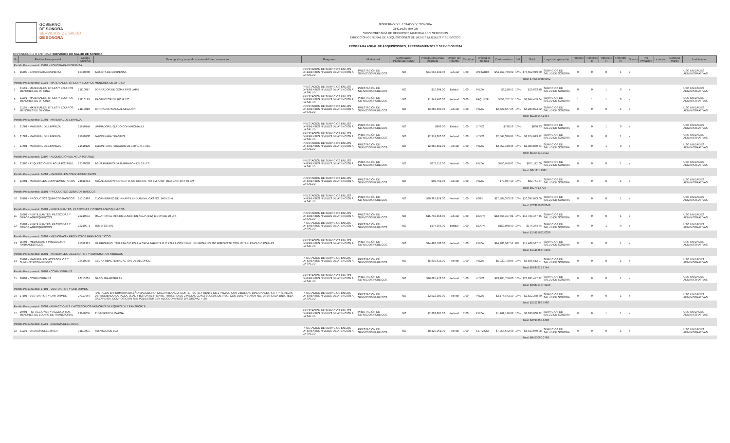GOBIERNO
DE SONORA
SERVICIOS DE SALUD
DE SONORA
GOBIERNO DEL ESTADO DE SONORA
OFICIALÍA MAYOR
SUBSECRETARÍA DE RECURSOS MATERIALES Y SERVICIOS
DIRECCIÓN GENERAL DE ADQUISICIONES DE BIENES MUEBLES Y SERVICIOS
PROGRAMA ANUAL DE ADQUISICIONES, ARRENDAMIENTOS Y SERVICIOS 2024
DEPENDENCIA O ENTIDAD: SERVICIOS DE SALUD DE SONORA
| No. | Partida Presupuestal | Codigo Material | Descripción y especificaciones del bien o servicios | Programa | Modalidad | Contratación Plurianual(SI/NO) | Presupuesto anual asignado | Origen del recurso | Cantidad | Unidad de medida | Costo unitario | IVA | Total | Lugar de aplicación | Trimestre I | Trimestre II | Trimestre III | Trimestre IV | Directa | Por Invitación | Licitación | Contrato Marco | Justificación |
| --- | --- | --- | --- | --- | --- | --- | --- | --- | --- | --- | --- | --- | --- | --- | --- | --- | --- | --- | --- | --- | --- | --- | --- |
| Partida Presupuestal: 15409 - BONO PARA DESPENSA | | | | | | | | | | | | | | | | | | | | | | | |
| 1 | 15409 - BONO PARA DESPENSA | 15490000 | TARJETA DE DESPENSA | PRESTACIÓN DE SERVICIOS EN LOS DIFERENTES NIVELES DE ATENCIÓN A LA SALUD | PRESTACIÓN DE SERVICIOS PÚBLICOS | NO | $74,552,949.00 | Federal | 1.00 | UNITARIO | $64,269,783.62 | 16% | $74,552,949.00 | SERVICIOS DE SALUD DE SONORA | 0 | 0 | 0 | 1 | x | | | | USO UNIDADES ADMINISTRATIVAS |
| | | | | | | | | | | | | | Total: $74552948.9992 | | | | | | | | | | |
| Partida Presupuestal: 21101 - MATERIALES, ÚTILES Y EQUIPOS MENORES DE OFICINA | | | | | | | | | | | | | | | | | | | | | | | |
| 2 | 21101 - MATERIALES, ÚTILES Y EQUIPOS MENORES DE OFICINA | 21110017 | BORRADOR DE GOMA TIPO LÁPIZ | PRESTACIÓN DE SERVICIOS EN LOS DIFERENTES NIVELES DE ATENCIÓN A LA SALUD | PRESTACIÓN DE SERVICIOS PÚBLICOS | NO | $10,694.00 | Estatal | 1.00 | PIEZA | $9,218.52 | 16% | $10,693.48 | SERVICIOS DE SALUD DE SONORA | 0 | 0 | 1 | 0 | x | | | | USO UNIDADES ADMINISTRATIVAS |
| 3 | 21101 - MATERIALES, ÚTILES Y EQUIPOS MENORES DE OFICINA | 21110199 | PROTECTOR DE HOJA T/C | PRESTACIÓN DE SERVICIOS EN LOS DIFERENTES NIVELES DE ATENCIÓN A LA SALUD | PRESTACIÓN DE SERVICIOS PÚBLICOS | NO | $1,944,460.00 | Federal | 3.00 | PAQUETE | $558,752.77 | 16% | $1,944,459.64 | SERVICIOS DE SALUD DE SONORA | 1 | 1 | 1 | 0 | x | | | | USO UNIDADES ADMINISTRATIVAS |
| 4 | 21101 - MATERIALES, ÚTILES Y EQUIPOS MENORES DE OFICINA | 21110018 | BORRADOR MANUAL MIGAJÓN | PRESTACIÓN DE SERVICIOS EN LOS DIFERENTES NIVELES DE ATENCIÓN A LA SALUD | PRESTACIÓN DE SERVICIOS PÚBLICOS | NO | $3,280,095.00 | Federal | 1.00 | PIEZA | $2,827,667.26 | 16% | $3,280,094.02 | SERVICIOS DE SALUD DE SONORA | 0 | 0 | 0 | 1 | x | | | | USO UNIDADES ADMINISTRATIVAS |
| | | | | | | | | | | | | | Total: $5235247.1444 | | | | | | | | | | |
| Partida Presupuestal: 21601 - MATERIAL DE LIMPIEZA | | | | | | | | | | | | | | | | | | | | | | | |
| 5 | 21601 - MATERIAL DE LIMPIEZA | 21610144 | LIMPIADOR LIQUIDO CON AMONIA /LT | PRESTACIÓN DE SERVICIOS EN LOS DIFERENTES NIVELES DE ATENCIÓN A LA SALUD | PRESTACIÓN DE SERVICIOS PÚBLICOS | NO | $869.00 | Estatal | 1.00 | LITRO | $748.56 | 16% | $868.33 | SERVICIOS DE SALUD DE SONORA | 0 | 0 | 1 | 0 | x | | | | USO UNIDADES ADMINISTRATIVAS |
| 6 | 21601 - MATERIAL DE LIMPIEZA | 21610130 | JABÓN PARA TRASTES | PRESTACIÓN DE SERVICIOS EN LOS DIFERENTES NIVELES DE ATENCIÓN A LA SALUD | PRESTACIÓN DE SERVICIOS PÚBLICOS | NO | $2,974,620.00 | Federal | 1.00 | LITRO | $2,564,326.91 | 16% | $2,974,619.22 | SERVICIOS DE SALUD DE SONORA | 0 | 0 | 0 | 1 | x | | | | USO UNIDADES ADMINISTRATIVAS |
| 7 | 21601 - MATERIAL DE LIMPIEZA | 21610129 | JABÓN PARA TOCADOR DE 100 GRS./ PZA. | PRESTACIÓN DE SERVICIOS EN LOS DIFERENTES NIVELES DE ATENCIÓN A LA SALUD | PRESTACIÓN DE SERVICIOS PÚBLICOS | NO | $2,380,831.00 | Federal | 1.00 | PIEZA | $2,052,440.35 | 16% | $2,380,830.81 | SERVICIOS DE SALUD DE SONORA | 0 | 0 | 1 | 0 | x | | | | USO UNIDADES ADMINISTRATIVAS |
| | | | | | | | | | | | | | Total: $5356318.3512 | | | | | | | | | | |
| Partida Presupuestal: 22106 - ADQUISICIÓN DE AGUA POTABLE | | | | | | | | | | | | | | | | | | | | | | | |
| 8 | 22106 - ADQUISICIÓN DE AGUA POTABLE | 22160003 | AGUA PURIFICADA GARRAFON DE 19 LTS. | PRESTACIÓN DE SERVICIOS EN LOS DIFERENTES NIVELES DE ATENCIÓN A LA SALUD | PRESTACIÓN DE SERVICIOS PÚBLICOS | NO | $871,112.00 | Federal | 1.00 | PIEZA | $750,958.62 | 16% | $871,112.00 | SERVICIOS DE SALUD DE SONORA | 0 | 0 | 0 | 1 | x | | | | USO UNIDADES ADMINISTRATIVAS |
| | | | | | | | | | | | | | Total: $871111.9992 | | | | | | | | | | |
| Partida Presupuestal: 24801 - MATERIALES COMPLEMENTARIOS | | | | | | | | | | | | | | | | | | | | | | | |
| 9 | 24801 - MATERIALES COMPLEMENTARIOS | 24811034 | SEÑALIZACIÓN "NO GRITO, NO CORRO, NO EMPUJO" MEDIDAS: 30 X 50 CM | PRESTACIÓN DE SERVICIOS EN LOS DIFERENTES NIVELES DE ATENCIÓN A LA SALUD | PRESTACIÓN DE SERVICIOS PÚBLICOS | NO | $92,762.00 | Federal | 1.00 | PIEZA | $79,967.13 | 16% | $92,761.87 | SERVICIOS DE SALUD DE SONORA | 0 | 0 | 0 | 1 | x | | | | USO UNIDADES ADMINISTRATIVAS |
| | | | | | | | | | | | | | Total: $92761.8708 | | | | | | | | | | |
| Partida Presupuestal: 25101 - PRODUCTOS QUÍMICOS BÁSICOS | | | | | | | | | | | | | | | | | | | | | | | |
| 10 | 25101 - PRODUCTOS QUÍMICOS BÁSICOS | 25110469 | CLORHIDRATO DE N-NAFTILENDIAMINA, CAS NO. 1465-25-4 | PRESTACIÓN DE SERVICIOS EN LOS DIFERENTES NIVELES DE ATENCIÓN A LA SALUD | PRESTACIÓN DE SERVICIOS PÚBLICOS | NO | $20,397,874.00 | Federal | 1.00 | BOTE | $17,584,373.28 | 16% | $20,397,873.00 | SERVICIOS DE SALUD DE SONORA | 0 | 0 | 0 | 1 | x | | | | USO UNIDADES ADMINISTRATIVAS |
| | | | | | | | | | | | | | Total: $20397873.0048 | | | | | | | | | | |
| Partida Presupuestal: 25201 - FERTILIZANTES, PESTICIDAS Y OTROS AGROQUÍMICOS | | | | | | | | | | | | | | | | | | | | | | | |
| 11 | 25201 - FERTILIZANTES, PESTICIDAS Y OTROS AGROQUÍMICOS | 25210015 | MALATION AL 40% EMULSION EN AGUA (EW) BIDON DE 20 LTS | PRESTACIÓN DE SERVICIOS EN LOS DIFERENTES NIVELES DE ATENCIÓN A LA SALUD | PRESTACIÓN DE SERVICIOS PÚBLICOS | NO | $15,739,458.00 | Federal | 1.00 | BIDON | $13,568,497.81 | 16% | $15,739,457.46 | SERVICIOS DE SALUD DE SONORA | 0 | 0 | 0 | 1 | x | | | | USO UNIDADES ADMINISTRATIVAS |
| 12 | 25201 - FERTILIZANTES, PESTICIDAS Y OTROS AGROQUÍMICOS | 25210071 | TEMEFOS 500 | PRESTACIÓN DE SERVICIOS EN LOS DIFERENTES NIVELES DE ATENCIÓN A LA SALUD | PRESTACIÓN DE SERVICIOS PÚBLICOS | NO | $176,365.00 | Estatal | 1.00 | BIDON | $152,038.40 | 16% | $176,364.54 | SERVICIOS DE SALUD DE SONORA | 0 | 0 | 1 | 0 | x | | | | USO UNIDADES ADMINISTRATIVAS |
| | | | | | | | | | | | | | Total: $15915822.0036 | | | | | | | | | | |
| Partida Presupuestal: 25301 - MEDICINAS Y PRODUCTOS FARMACÉUTICOS | | | | | | | | | | | | | | | | | | | | | | | |
| 13 | 25301 - MEDICINAS Y PRODUCTOS FARMACÉUTICOS | 25311322 | IBUPROFENO. TABLETA O C PSULA CADA TABLETA O C PSULA CONTIENE: IBUPROFENO 200 MGENVASE CON 10 TABLETAS O C PSULAS | PRESTACIÓN DE SERVICIOS EN LOS DIFERENTES NIVELES DE ATENCIÓN A LA SALUD | PRESTACIÓN DE SERVICIOS PÚBLICOS | NO | $14,488,538.00 | Federal | 1.00 | PIEZA | $14,488,537.51 | 0% | $14,488,537.51 | SERVICIOS DE SALUD DE SONORA | 0 | 0 | 0 | 1 | x | | | | USO UNIDADES ADMINISTRATIVAS |
| | | | | | | | | | | | | | Total: $14488537.5100 | | | | | | | | | | |
| Partida Presupuestal: 25401 - MATERIALES, ACCESORIOS Y SUMINISTROS MÉDICOS | | | | | | | | | | | | | | | | | | | | | | | |
| 14 | 25401 - MATERIALES, ACCESORIOS Y SUMINISTROS MÉDICOS | 25410949 | GEL ANTIBACTERIAL AL 70% DE ALCOHOL. | PRESTACIÓN DE SERVICIOS EN LOS DIFERENTES NIVELES DE ATENCIÓN A LA SALUD | PRESTACIÓN DE SERVICIOS PÚBLICOS | NO | $5,835,613.00 | Federal | 1.00 | PIEZA | $5,030,700.84 | 16% | $5,835,612.97 | SERVICIOS DE SALUD DE SONORA | 0 | 0 | 0 | 1 | x | | | | USO UNIDADES ADMINISTRATIVAS |
| | | | | | | | | | | | | | Total: $5835612.9744 | | | | | | | | | | |
| Partida Presupuestal: 26101 - COMBUSTIBLES | | | | | | | | | | | | | | | | | | | | | | | |
| 15 | 26101 - COMBUSTIBLES | 26110001 | GASOLINA REGULAR | PRESTACIÓN DE SERVICIOS EN LOS DIFERENTES NIVELES DE ATENCIÓN A LA SALUD | PRESTACIÓN DE SERVICIOS PÚBLICOS | NO | $26,895,478.00 | Federal | 1.00 | LITRO | $23,185,756.83 | 16% | $26,895,477.92 | SERVICIOS DE SALUD DE SONORA | 0 | 0 | 0 | 1 | x | | | | USO UNIDADES ADMINISTRATIVAS |
| | | | | | | | | | | | | | Total: $26895477.9228 | | | | | | | | | | |
| Partida Presupuestal: 27101 - VESTUARIOS Y UNIFORMES | | | | | | | | | | | | | | | | | | | | | | | |
| 16 | 27101 - VESTUARIOS Y UNIFORMES | 27110046 | PANTALON ENFERMERIA DISEÑO MASCULINO, COLOR BLANCO, CORTE RECTO, FRENTE DE 2 PIEZAS, CON 2 BOLSAS DIAGONALES, 5 A 7 PRESILLAS DEPENDIENDO LA TALLA, OJAL Y BOTON AL FRENTE, TRASERO DE 2 PIEZAS CON 2 BOLSAS DE VIVO, CON OJAL Y BOTON NO. 24 EN CADA UNA, TELA GABARDINA, COMPOSICION 65% POLIESTER 35% ALGODON PESO 296 GRS/M2. +-3% | PRESTACIÓN DE SERVICIOS EN LOS DIFERENTES NIVELES DE ATENCIÓN A LA SALUD | PRESTACIÓN DE SERVICIOS PÚBLICOS | NO | $2,522,389.00 | Federal | 1.00 | PIEZA | $2,174,473.10 | 16% | $2,522,388.80 | SERVICIOS DE SALUD DE SONORA | 0 | 0 | 0 | 1 | x | | | | USO UNIDADES ADMINISTRATIVAS |
| | | | | | | | | | | | | | Total: $2522388.7960 | | | | | | | | | | |
| Partida Presupuestal: 29601 - REFACCIONES Y ACCESORIOS MENORES DE EQUIPO DE TRANSPORTE | | | | | | | | | | | | | | | | | | | | | | | |
| 17 | 29601 - REFACCIONES Y ACCESORIOS MENORES DE EQUIPO DE TRANSPORTE | 29610055 | 215/85/R16 DE CARGA | PRESTACIÓN DE SERVICIOS EN LOS DIFERENTES NIVELES DE ATENCIÓN A LA SALUD | PRESTACIÓN DE SERVICIOS PÚBLICOS | NO | $2,693,861.00 | Federal | 2.00 | PIEZA | $1,161,146.69 | 16% | $2,693,860.32 | SERVICIOS DE SALUD DE SONORA | 0 | 0 | 1 | 1 | x | | | | USO UNIDADES ADMINISTRATIVAS |
| | | | | | | | | | | | | | Total: $2693860.3208 | | | | | | | | | | |
| Partida Presupuestal: 31101 - ENERGÍA ELÉCTRICA | | | | | | | | | | | | | | | | | | | | | | | |
| 18 | 31101 - ENERGÍA ELÉCTRICA | 31110001 | SERVICIO DE LUZ | PRESTACIÓN DE SERVICIOS EN LOS DIFERENTES NIVELES DE ATENCIÓN A LA SALUD | PRESTACIÓN DE SERVICIOS PÚBLICOS | NO | $8,420,061.00 | Federal | 1.00 | SERVICIO | $7,258,672.48 | 16% | $8,420,060.08 | SERVICIOS DE SALUD DE SONORA | 0 | 0 | 0 | 1 | x | | | | USO UNIDADES ADMINISTRATIVAS |
| | | | | | | | | | | | | | Total: $8420060.0768 | | | | | | | | | | |